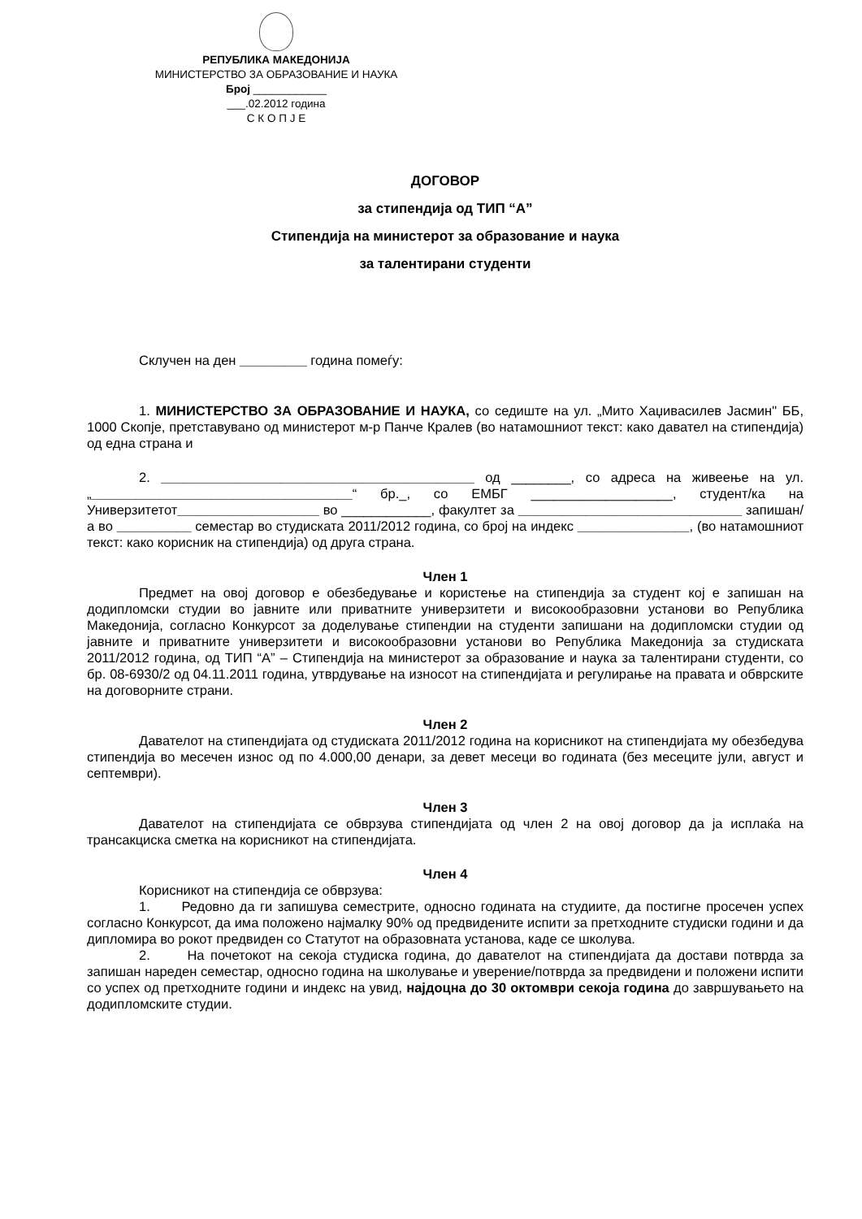РЕПУБЛИКА МАКЕДОНИЈА
МИНИСТЕРСТВО ЗА ОБРАЗОВАНИЕ И НАУКА
Број ____________
___.02.2012 година
С К О П Ј Е
ДОГОВОР
за стипендија од ТИП “А”
Стипендија на министерот за образование и наука
за талентирани студенти
Склучен на ден _________ година помеѓу:
1. МИНИСТЕРСТВО ЗА ОБРАЗОВАНИЕ И НАУКА, со седиште на ул. „Мито Хаџивасилев Јасмин" ББ, 1000 Скопје, претставувано од министерот м-р Панче Кралев (во натамошниот текст: како давател на стипендија) од една страна и
2. __________________________________________ од ________, со адреса на живеење на ул. „___________________________________“ бр._, со ЕМБГ ___________________, студент/ка на Универзитетот___________________ во ____________, факултет за ______________________________ запишан/а во __________ семестар во студиската 2011/2012 година, со број на индекс _______________, (во натамошниот текст: како корисник на стипендија) од друга страна.
Член 1
Предмет на овој договор е обезбедување и користење на стипендија за студент кој е запишан на додипломски студии во јавните или приватните универзитети и високообразовни установи во Република Македонија, согласно Конкурсот за доделување стипендии на студенти запишани на додипломски студии од јавните и приватните универзитети и високообразовни установи во Република Македонија за студиската 2011/2012 година, од ТИП “А” – Стипендија на министерот за образование и наука за талентирани студенти, со бр. 08-6930/2 од 04.11.2011 година, утврдување на износот на стипендијата и регулирање на правата и обврските на договорните страни.
Член 2
Давателот на стипендијата од студиската 2011/2012 година на корисникот на стипендијата му обезбедува стипендија во месечен износ од по 4.000,00 денари, за девет месеци во годината (без месеците јули, август и септември).
Член 3
Давателот на стипендијата се обврзува стипендијата од член 2 на овој договор да ја исплаќа на трансакциска сметка на корисникот на стипендијата.
Член 4
Корисникот на стипендија се обврзува:
1. Редовно да ги запишува семестрите, односно годината на студиите, да постигне просечен успех согласно Конкурсот, да има положено најмалку 90% од предвидените испити за претходните студиски години и да дипломира во рокот предвиден со Статутот на образовната установа, каде се школува.
2. На почетокот на секоја студиска година, до давателот на стипендијата да достави потврда за запишан нареден семестар, односно година на школување и уверение/потврда за предвидени и положени испити со успех од претходните години и индекс на увид, најдоцна до 30 октомври секоја година до завршувањето на додипломските студии.